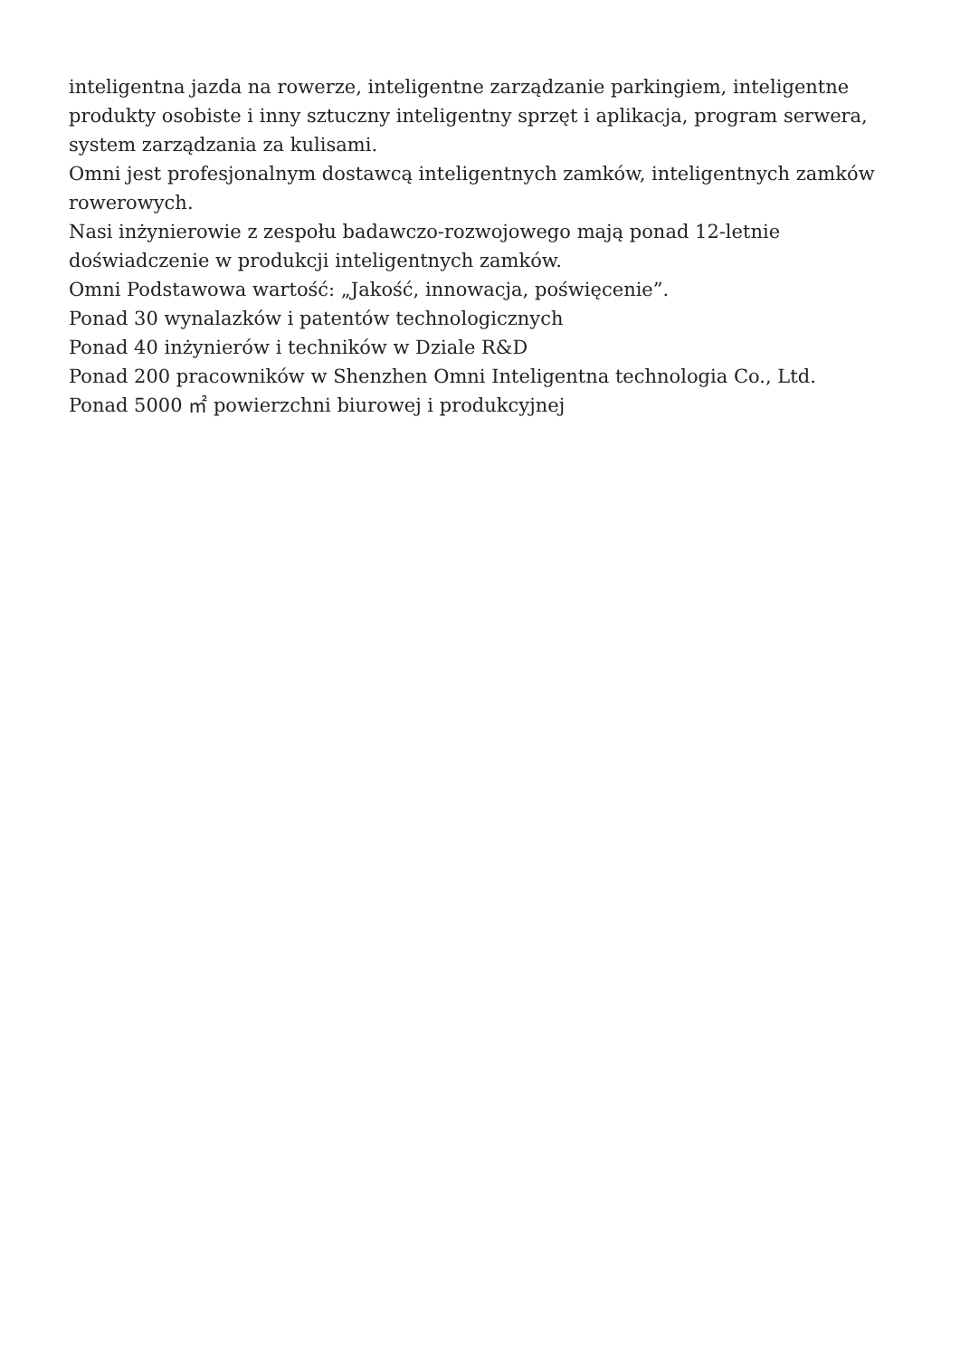inteligentna jazda na rowerze, inteligentne zarządzanie parkingiem, inteligentne produkty osobiste i inny sztuczny inteligentny sprzęt i aplikacja, program serwera, system zarządzania za kulisami.
Omni jest profesjonalnym dostawcą inteligentnych zamków, inteligentnych zamków rowerowych.
Nasi inżynierowie z zespołu badawczo-rozwojowego mają ponad 12-letnie doświadczenie w produkcji inteligentnych zamków.
Omni Podstawowa wartość: „Jakość, innowacja, poświęcenie”.
Ponad 30 wynalazków i patentów technologicznych
Ponad 40 inżynierów i techników w Dziale R&D
Ponad 200 pracowników w Shenzhen Omni Inteligentna technologia Co., Ltd.
Ponad 5000 ㎡ powierzchni biurowej i produkcyjnej